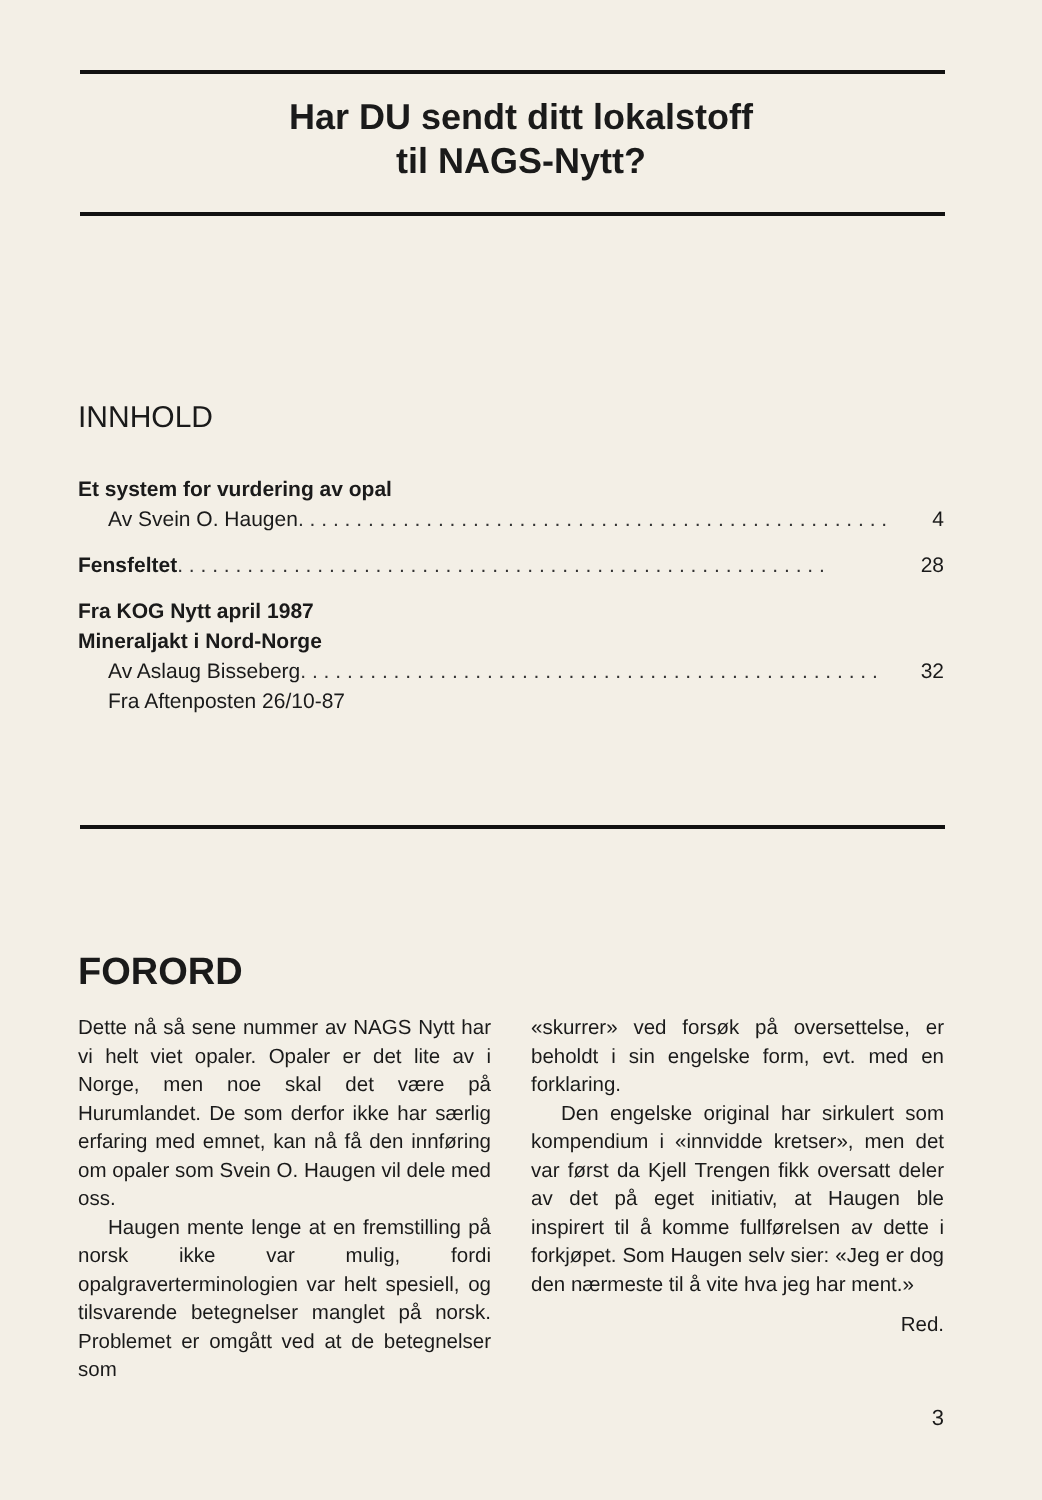Har DU sendt ditt lokalstoff
til NAGS-Nytt?
INNHOLD
Et system for vurdering av opal
Av Svein O. Haugen . . . . . . . . . . . . . . . . . . . . . . . . . . . . . . . . . . . . . . . . . . . . . . . . . . . 4
Fensfeltet . . . . . . . . . . . . . . . . . . . . . . . . . . . . . . . . . . . . . . . . . . . . . . . . . . . . . . . . 28
Fra KOG Nytt april 1987
Mineraljakt i Nord-Norge
Av Aslaug Bisseberg . . . . . . . . . . . . . . . . . . . . . . . . . . . . . . . . . . . . . . . . . . . . . . . . . . 32
Fra Aftenposten 26/10-87
FORORD
Dette nå så sene nummer av NAGS Nytt har vi helt viet opaler. Opaler er det lite av i Norge, men noe skal det være på Hurumlandet. De som derfor ikke har særlig erfaring med emnet, kan nå få den innføring om opaler som Svein O. Haugen vil dele med oss.
Haugen mente lenge at en fremstilling på norsk ikke var mulig, fordi opalgraverterminologien var helt spesiell, og tilsvarende betegnelser manglet på norsk. Problemet er omgått ved at de betegnelser som
«skurrer» ved forsøk på oversettelse, er beholdt i sin engelske form, evt. med en forklaring.
Den engelske original har sirkulert som kompendium i «innvidde kretser», men det var først da Kjell Trengen fikk oversatt deler av det på eget initiativ, at Haugen ble inspirert til å komme fullførelsen av dette i forkjøpet. Som Haugen selv sier: «Jeg er dog den nærmeste til å vite hva jeg har ment.»
Red.
3